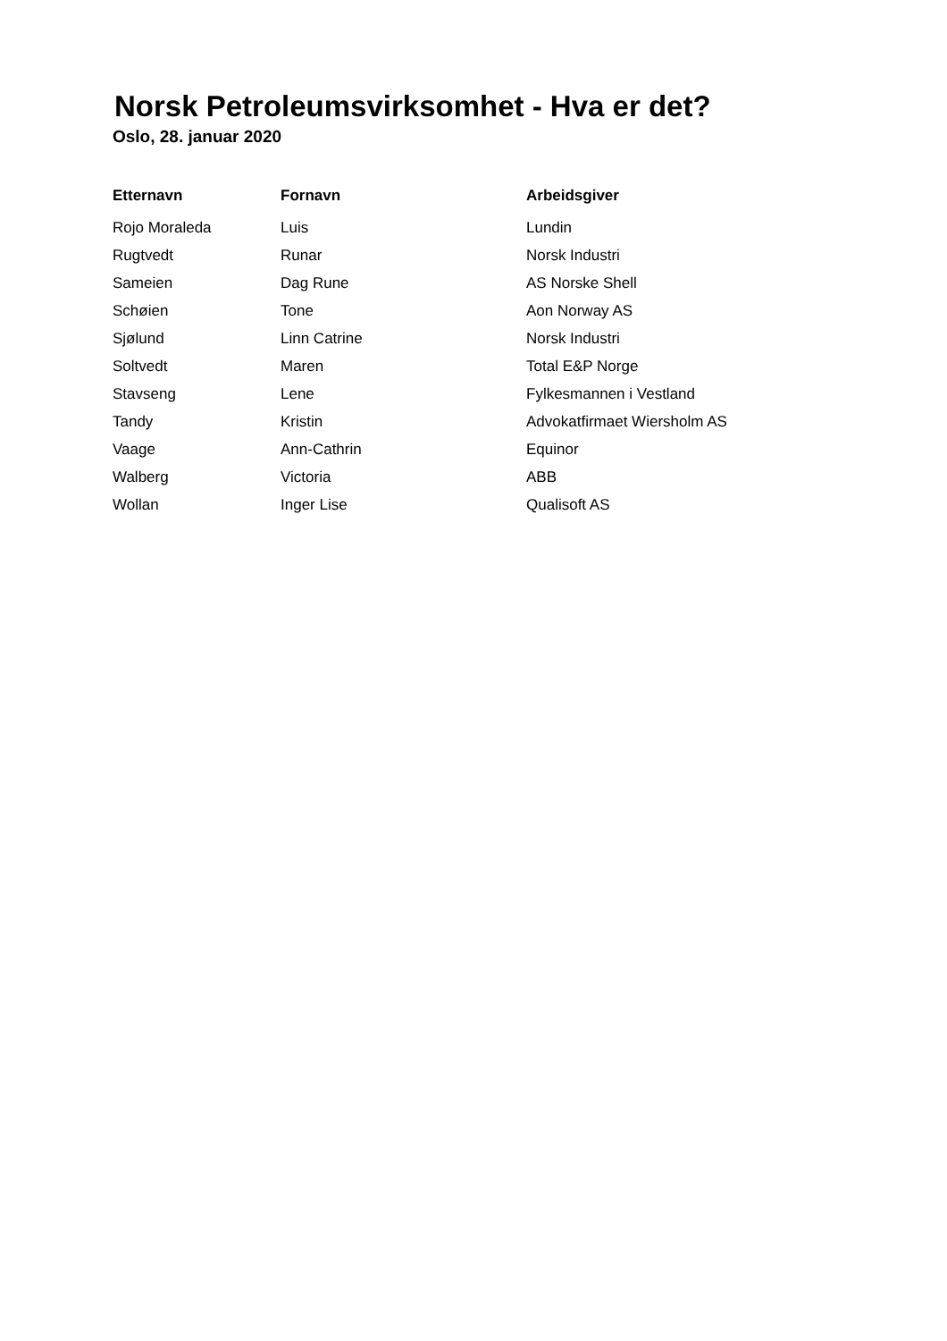Norsk Petroleumsvirksomhet - Hva er det?
Oslo, 28. januar 2020
| Etternavn | Fornavn | Arbeidsgiver |
| --- | --- | --- |
| Rojo Moraleda | Luis | Lundin |
| Rugtvedt | Runar | Norsk Industri |
| Sameien | Dag Rune | AS Norske Shell |
| Schøien | Tone | Aon Norway AS |
| Sjølund | Linn Catrine | Norsk Industri |
| Soltvedt | Maren | Total E&P Norge |
| Stavseng | Lene | Fylkesmannen i Vestland |
| Tandy | Kristin | Advokatfirmaet Wiersholm AS |
| Vaage | Ann-Cathrin | Equinor |
| Walberg | Victoria | ABB |
| Wollan | Inger Lise | Qualisoft AS |